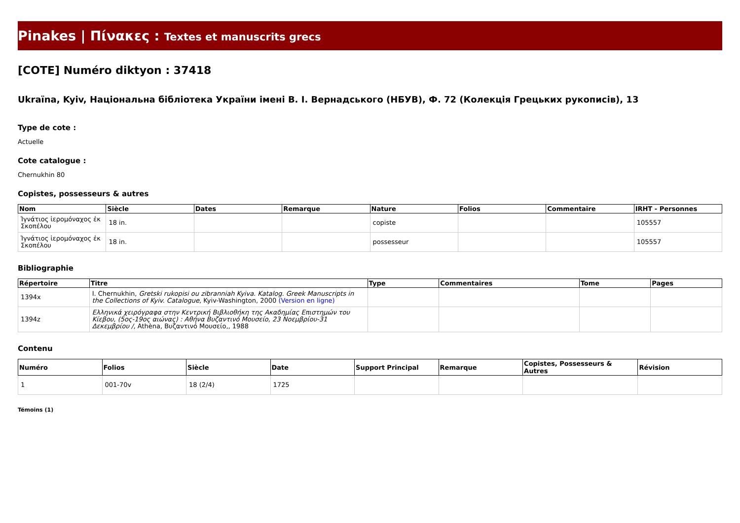Pinakes | Πίνακες : Textes et manuscrits grecs
[COTE] Numéro diktyon : 37418
Ukraïna, Kyiv, Національна бібліотека України імені В. І. Вернадського (НБУВ), Ф. 72 (Колекція Грецьких рукописів), 13
Type de cote :
Actuelle
Cote catalogue :
Chernukhin 80
Copistes, possesseurs & autres
| Nom | Siècle | Dates | Remarque | Nature | Folios | Commentaire | IRHT - Personnes |
| --- | --- | --- | --- | --- | --- | --- | --- |
| Ἰγνάτιος ἱερομόναχος ἐκ Σκοπέλου | 18 in. | | | copiste | | | 105557 |
| Ἰγνάτιος ἱερομόναχος ἐκ Σκοπέλου | 18 in. | | | possesseur | | | 105557 |
Bibliographie
| Répertoire | Titre | Type | Commentaires | Tome | Pages |
| --- | --- | --- | --- | --- | --- |
| 1394x | I. Chernukhin, Gretski rukopisi ou zibranniah Kyiva. Katalog. Greek Manuscripts in the Collections of Kyiv. Catalogue , Kyiv-Washington, 2000 (Version en ligne) | | | | |
| 1394z | Ελληνικά χειρόγραφα στην Κεντρική Βιβλιοθήκη της Ακαδημίας Επιστημών του Κίεβου, (5ος-19ος αιώνας) : Αθήνα Βυζαντινό Μουσείο, 23 Νοεμβρίου-31 Δεκεμβρίου / , Athèna, Βυζαντινό Μουσείο,, 1988 | | | | |
Contenu
| Numéro | Folios | Siècle | Date | Support Principal | Remarque | Copistes, Possesseurs & Autres | Révision |
| --- | --- | --- | --- | --- | --- | --- | --- |
| 1 | 001-70v | 18 (2/4) | 1725 | | | | |
Témoins (1)